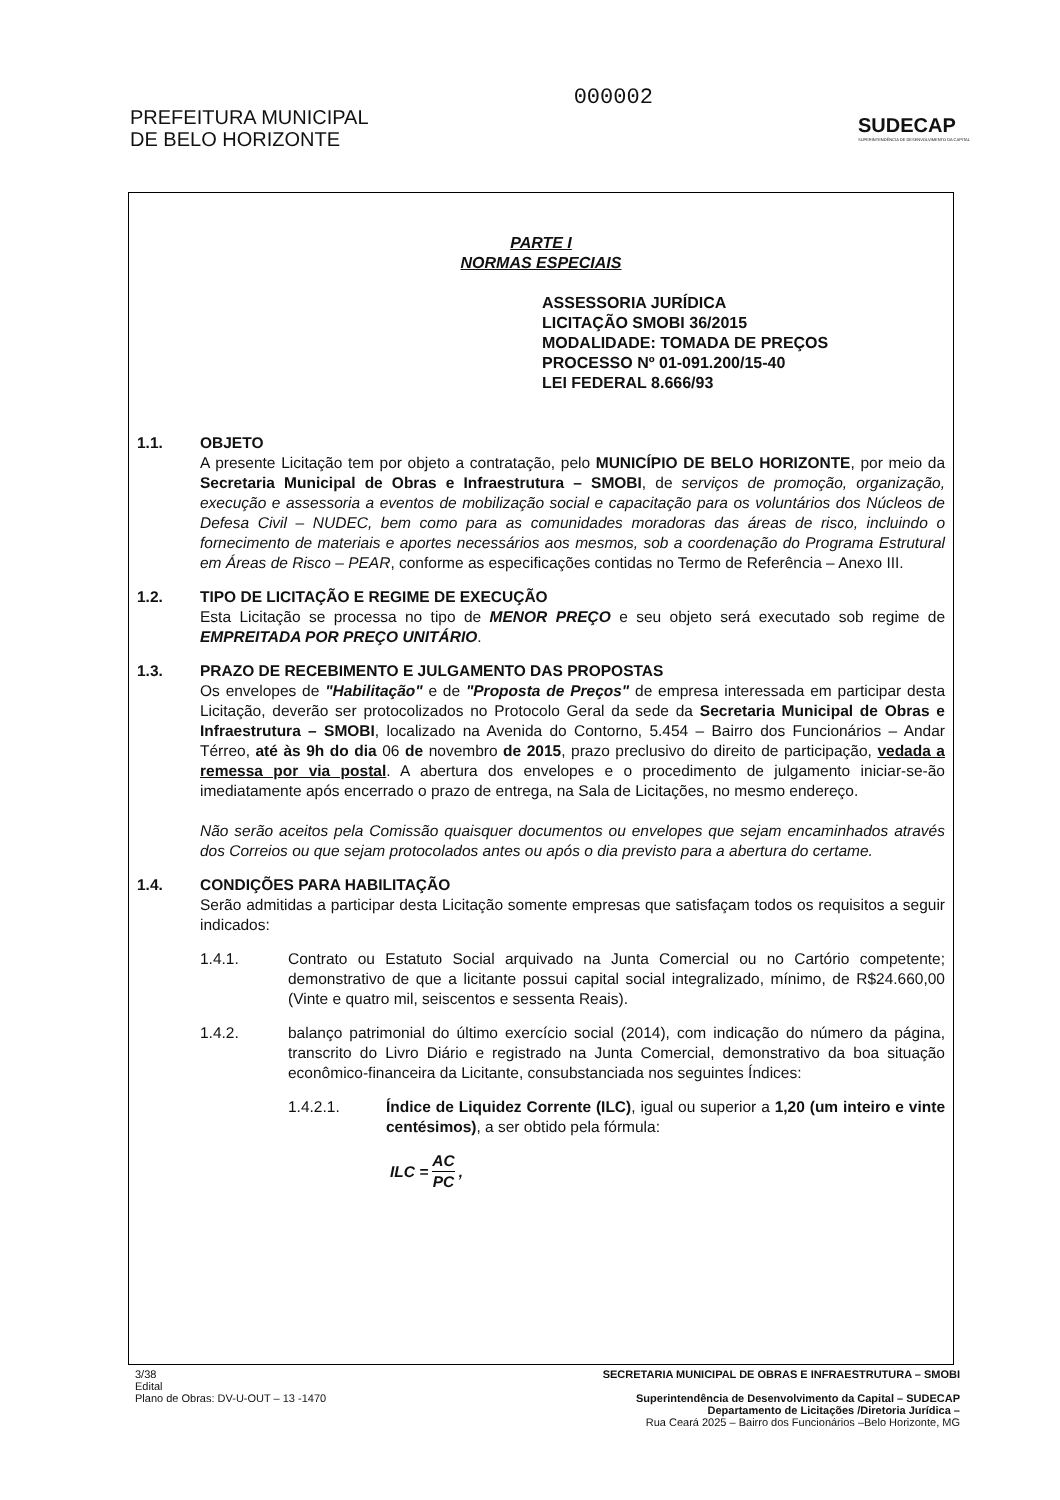PREFEITURA MUNICIPAL
DE BELO HORIZONTE
000002
SUDECAP
SUPERINTENDÊNCIA DE DESENVOLVIMENTO DA CAPITAL
PARTE I
NORMAS ESPECIAIS
ASSESSORIA JURÍDICA
LICITAÇÃO SMOBI 36/2015
MODALIDADE: TOMADA DE PREÇOS
PROCESSO Nº 01-091.200/15-40
LEI FEDERAL 8.666/93
1.1. OBJETO
A presente Licitação tem por objeto a contratação, pelo MUNICÍPIO DE BELO HORIZONTE, por meio da Secretaria Municipal de Obras e Infraestrutura – SMOBI, de serviços de promoção, organização, execução e assessoria a eventos de mobilização social e capacitação para os voluntários dos Núcleos de Defesa Civil – NUDEC, bem como para as comunidades moradoras das áreas de risco, incluindo o fornecimento de materiais e aportes necessários aos mesmos, sob a coordenação do Programa Estrutural em Áreas de Risco – PEAR, conforme as especificações contidas no Termo de Referência – Anexo III.
1.2. TIPO DE LICITAÇÃO E REGIME DE EXECUÇÃO
Esta Licitação se processa no tipo de MENOR PREÇO e seu objeto será executado sob regime de EMPREITADA POR PREÇO UNITÁRIO.
1.3. PRAZO DE RECEBIMENTO E JULGAMENTO DAS PROPOSTAS
Os envelopes de "Habilitação" e de "Proposta de Preços" de empresa interessada em participar desta Licitação, deverão ser protocolizados no Protocolo Geral da sede da Secretaria Municipal de Obras e Infraestrutura – SMOBI, localizado na Avenida do Contorno, 5.454 – Bairro dos Funcionários – Andar Térreo, até às 9h do dia 06 de novembro de 2015, prazo preclusivo do direito de participação, vedada a remessa por via postal. A abertura dos envelopes e o procedimento de julgamento iniciar-se-ão imediatamente após encerrado o prazo de entrega, na Sala de Licitações, no mesmo endereço.
Não serão aceitos pela Comissão quaisquer documentos ou envelopes que sejam encaminhados através dos Correios ou que sejam protocolados antes ou após o dia previsto para a abertura do certame.
1.4. CONDIÇÕES PARA HABILITAÇÃO
Serão admitidas a participar desta Licitação somente empresas que satisfaçam todos os requisitos a seguir indicados:
1.4.1. Contrato ou Estatuto Social arquivado na Junta Comercial ou no Cartório competente; demonstrativo de que a licitante possui capital social integralizado, mínimo, de R$24.660,00 (Vinte e quatro mil, seiscentos e sessenta Reais).
1.4.2. balanço patrimonial do último exercício social (2014), com indicação do número da página, transcrito do Livro Diário e registrado na Junta Comercial, demonstrativo da boa situação econômico-financeira da Licitante, consubstanciada nos seguintes Índices:
1.4.2.1. Índice de Liquidez Corrente (ILC), igual ou superior a 1,20 (um inteiro e vinte centésimos), a ser obtido pela fórmula:
ILC = AC PC,
3/38
Edital
Plano de Obras: DV-U-OUT – 13 -1470
SECRETARIA MUNICIPAL DE OBRAS E INFRAESTRUTURA – SMOBI
Superintendência de Desenvolvimento da Capital – SUDECAP
Departamento de Licitações /Diretoria Jurídica –
Rua Ceará 2025 – Bairro dos Funcionários –Belo Horizonte, MG